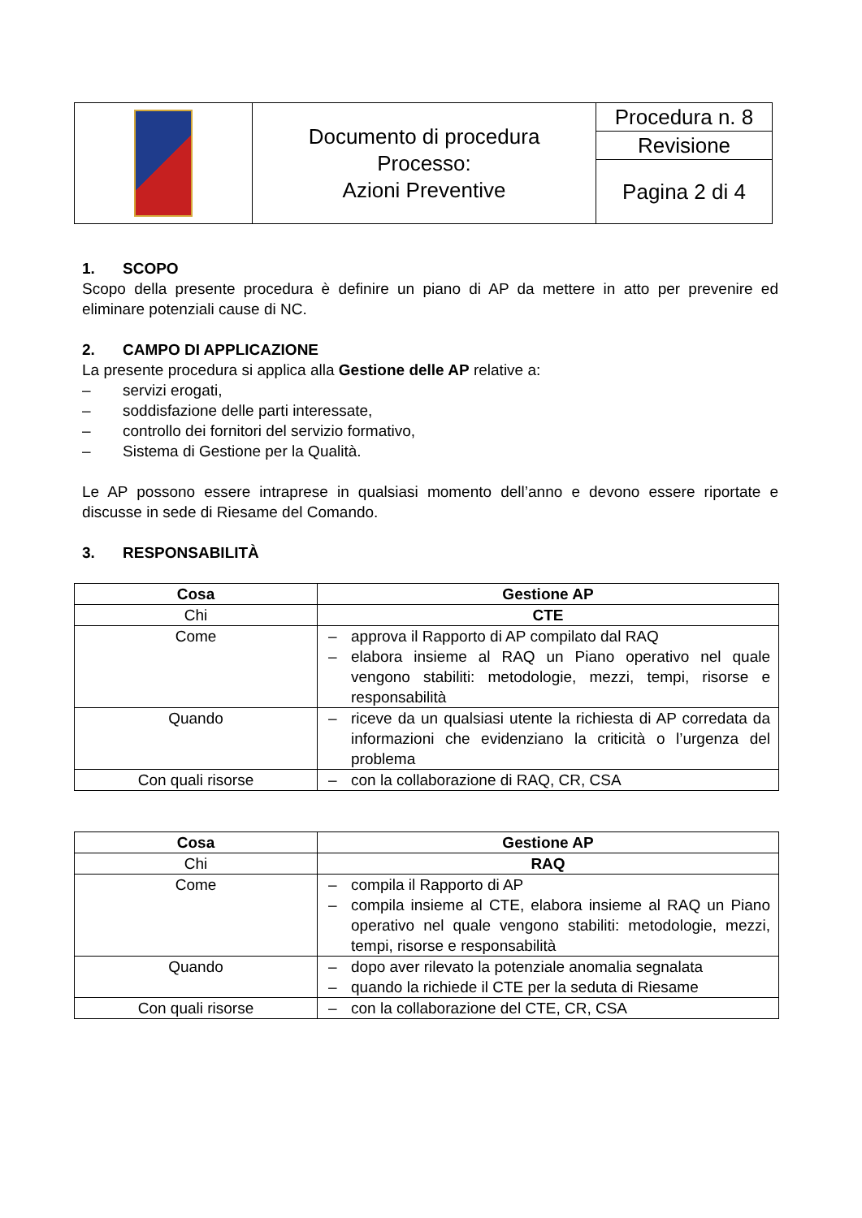| | Documento di procedura Processo: Azioni Preventive | Procedura n. 8 |
| | | Revisione |
| | | Pagina 2 di 4 |
1. SCOPO
Scopo della presente procedura è definire un piano di AP da mettere in atto per prevenire ed eliminare potenziali cause di NC.
2. CAMPO DI APPLICAZIONE
La presente procedura si applica alla Gestione delle AP relative a:
– servizi erogati,
– soddisfazione delle parti interessate,
– controllo dei fornitori del servizio formativo,
– Sistema di Gestione per la Qualità.
Le AP possono essere intraprese in qualsiasi momento dell’anno e devono essere riportate e discusse in sede di Riesame del Comando.
3. RESPONSABILITÀ
| Cosa | Gestione AP |
| Chi | CTE |
| Come | – approva il Rapporto di AP compilato dal RAQ – elabora insieme al RAQ un Piano operativo nel quale vengono stabiliti: metodologie, mezzi, tempi, risorse e responsabilità |
| Quando | – riceve da un qualsiasi utente la richiesta di AP corredata da informazioni che evidenziano la criticità o l’urgenza del problema |
| Con quali risorse | – con la collaborazione di RAQ, CR, CSA |
| Cosa | Gestione AP |
| Chi | RAQ |
| Come | – compila il Rapporto di AP – compila insieme al CTE, elabora insieme al RAQ un Piano operativo nel quale vengono stabiliti: metodologie, mezzi, tempi, risorse e responsabilità |
| Quando | – dopo aver rilevato la potenziale anomalia segnalata – quando la richiede il CTE per la seduta di Riesame |
| Con quali risorse | – con la collaborazione del CTE, CR, CSA |